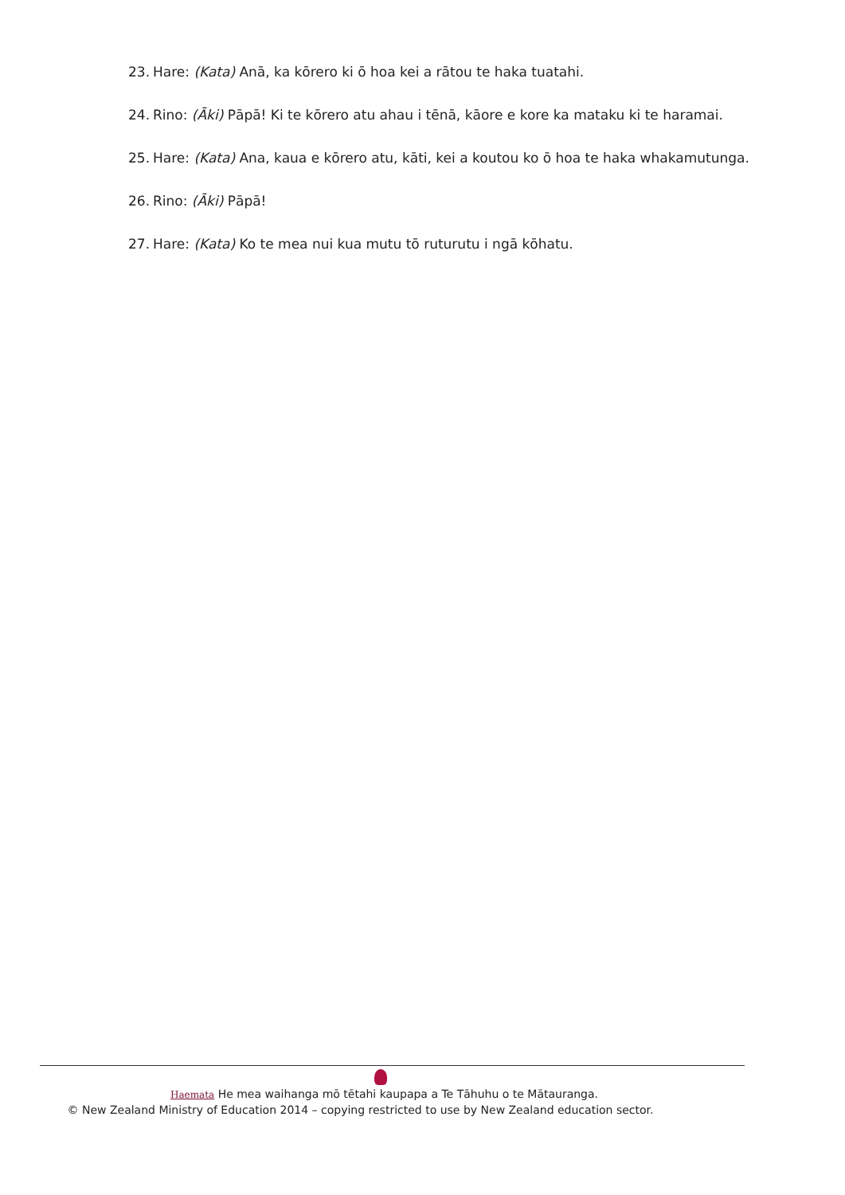23. Hare: (Kata) Anā, ka kōrero ki ō hoa kei a rātou te haka tuatahi.
24. Rino: (Āki) Pāpā! Ki te kōrero atu ahau i tēnā, kāore e kore ka mataku ki te haramai.
25. Hare: (Kata) Ana, kaua e kōrero atu, kāti, kei a koutou ko ō hoa te haka whakamutunga.
26. Rino: (Āki) Pāpā!
27. Hare: (Kata) Ko te mea nui kua mutu tō ruturutu i ngā kōhatu.
Haemata He mea waihanga mō tētahi kaupapa a Te Tāhuhu o te Mātauranga.
© New Zealand Ministry of Education 2014 – copying restricted to use by New Zealand education sector.